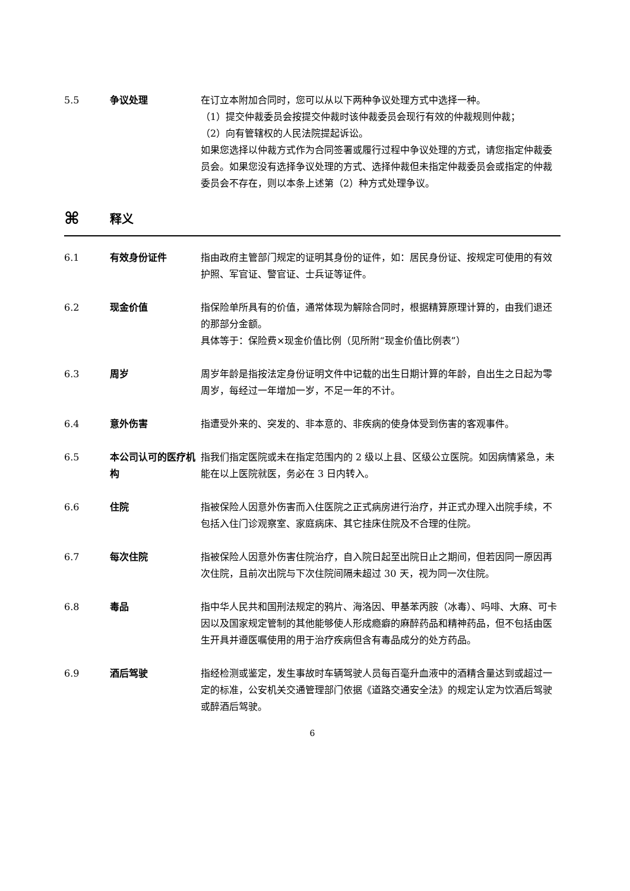5.5 争议处理 在订立本附加合同时，您可以从以下两种争议处理方式中选择一种。
（1）提交仲裁委员会按提交仲裁时该仲裁委员会现行有效的仲裁规则仲裁；
（2）向有管辖权的人民法院提起诉讼。
如果您选择以仲裁方式作为合同签署或履行过程中争议处理的方式，请您指定仲裁委员会。如果您没有选择争议处理的方式、选择仲裁但未指定仲裁委员会或指定的仲裁委员会不存在，则以本条上述第（2）种方式处理争议。
⌘
释义
6.1 有效身份证件 指由政府主管部门规定的证明其身份的证件，如：居民身份证、按规定可使用的有效护照、军官证、警官证、士兵证等证件。
6.2 现金价值 指保险单所具有的价值，通常体现为解除合同时，根据精算原理计算的，由我们退还的那部分金额。
具体等于：保险费×现金价值比例（见所附“现金价值比例表”）
6.3 周岁 周岁年龄是指按法定身份证明文件中记载的出生日期计算的年龄，自出生之日起为零周岁，每经过一年增加一岁，不足一年的不计。
6.4 意外伤害 指遭受外来的、突发的、非本意的、非疾病的使身体受到伤害的客观事件。
6.5 本公司认可的医疗机构
指我们指定医院或未在指定范围内的 2 级以上县、区级公立医院。如因病情紧急，未能在以上医院就医，务必在 3 日内转入。
6.6 住院 指被保险人因意外伤害而入住医院之正式病房进行治疗，并正式办理入出院手续，不包括入住门诊观察室、家庭病床、其它挂床住院及不合理的住院。
6.7 每次住院 指被保险人因意外伤害住院治疗，自入院日起至出院日止之期间，但若因同一原因再次住院，且前次出院与下次住院间隔未超过 30 天，视为同一次住院。
6.8 毒品 指中华人民共和国刑法规定的鸦片、海洛因、甲基苯丙胺（冰毒）、吗啡、大麻、可卡因以及国家规定管制的其他能够使人形成瘾癖的麻醉药品和精神药品，但不包括由医生开具并遵医嘱使用的用于治疗疾病但含有毒品成分的处方药品。
6.9 酒后驾驶 指经检测或鉴定，发生事故时车辆驾驶人员每百毫升血液中的酒精含量达到或超过一定的标准，公安机关交通管理部门依据《道路交通安全法》的规定认定为饮酒后驾驶或醉酒后驾驶。
6